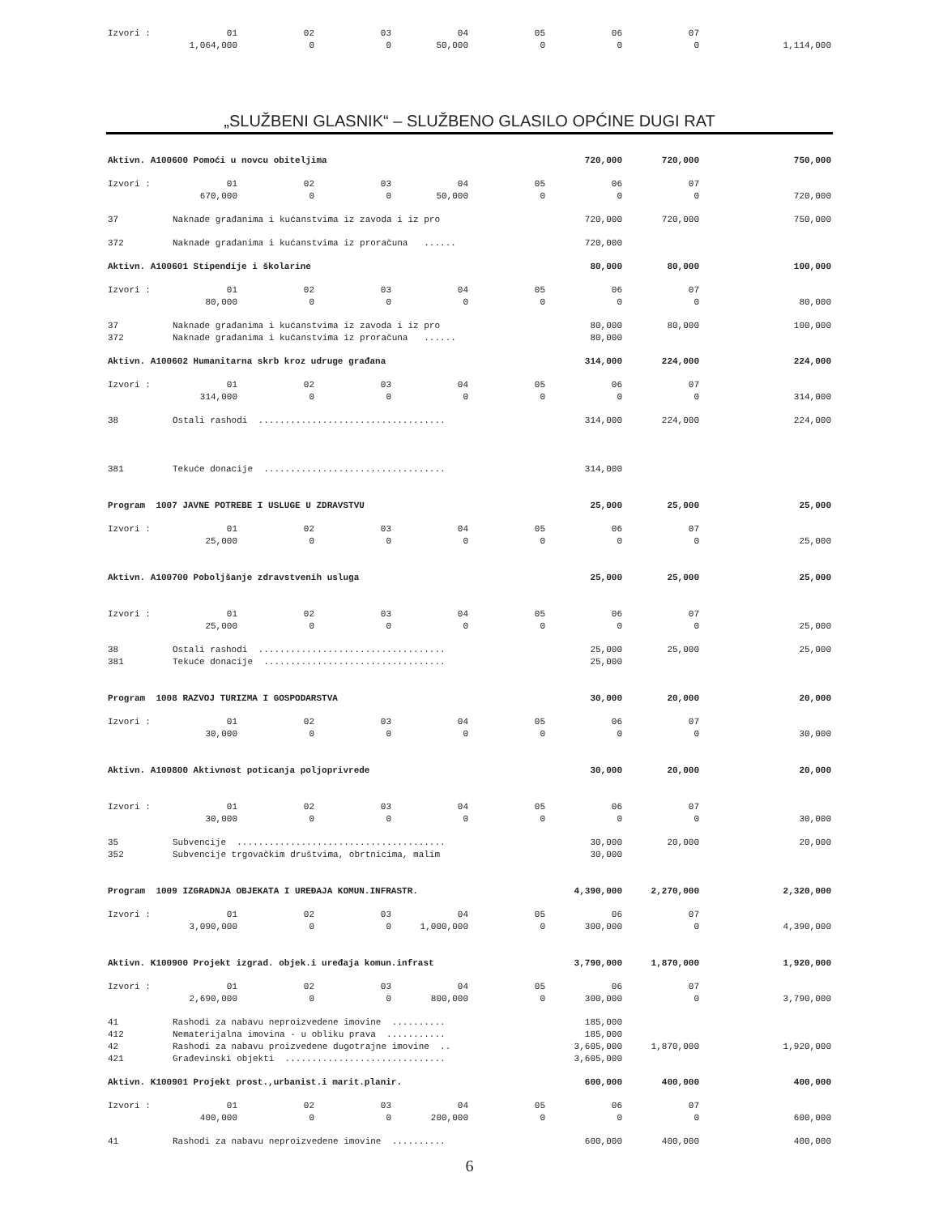| Izvori : | 01 | 02 | 03 | 04 | 05 | 06 | 07 | |
| | 1,064,000 | 0 | 0 | 50,000 | 0 | 0 | 0 | 1,114,000 |
„SLUŽBENI GLASNIK“ – SLUŽBENO GLASILO OPĆINE DUGI RAT
| Aktivn. A100600 Pomoći u novcu obiteljima | | | | | 720,000 | | 720,000 | 750,000 |
| Izvori : | 01 | 02 | 03 | 04 | 05 | 06 | 07 | |
| | 670,000 | 0 | 0 | 50,000 | 0 | 0 | 0 | 720,000 |
| 37 | Naknade građanima i kućanstvima iz zavoda i iz pro | | | | 720,000 | | 720,000 | 750,000 |
| 372 | Naknade građanima i kućanstvima iz proračuna ...... | | | | 720,000 | | | |
| Aktivn. A100601 Stipendije i školarine | | | | | 80,000 | | 80,000 | 100,000 |
| Izvori : | 01 | 02 | 03 | 04 | 05 | 06 | 07 | |
| | 80,000 | 0 | 0 | 0 | 0 | 0 | 0 | 80,000 |
| 37 | Naknade građanima i kućanstvima iz zavoda i iz pro | | | | 80,000 | | 80,000 | 100,000 |
| 372 | Naknade građanima i kućanstvima iz proračuna ...... | | | | 80,000 | | | |
| Aktivn. A100602 Humanitarna skrb kroz udruge građana | | | | | 314,000 | | 224,000 | 224,000 |
| Izvori : | 01 | 02 | 03 | 04 | 05 | 06 | 07 | |
| | 314,000 | 0 | 0 | 0 | 0 | 0 | 0 | 314,000 |
| 38 | Ostali rashodi ................................... | | | | 314,000 | | 224,000 | 224,000 |
| 381 | Tekuće donacije .................................. | | | | 314,000 | | | |
| Program 1007 JAVNE POTREBE I USLUGE U ZDRAVSTVU | | | | | 25,000 | | 25,000 | 25,000 |
| Izvori : | 01 | 02 | 03 | 04 | 05 | 06 | 07 | |
| | 25,000 | 0 | 0 | 0 | 0 | 0 | 0 | 25,000 |
| Aktivn. A100700 Poboljšanje zdravstvenih usluga | | | | | 25,000 | | 25,000 | 25,000 |
| Izvori : | 01 | 02 | 03 | 04 | 05 | 06 | 07 | |
| | 25,000 | 0 | 0 | 0 | 0 | 0 | 0 | 25,000 |
| 38 | Ostali rashodi ................................... | | | | 25,000 | | 25,000 | 25,000 |
| 381 | Tekuće donacije .................................. | | | | 25,000 | | | |
| Program 1008 RAZVOJ TURIZMA I GOSPODARSTVA | | | | | 30,000 | | 20,000 | 20,000 |
| Izvori : | 01 | 02 | 03 | 04 | 05 | 06 | 07 | |
| | 30,000 | 0 | 0 | 0 | 0 | 0 | 0 | 30,000 |
| Aktivn. A100800 Aktivnost poticanja poljoprivrede | | | | | 30,000 | | 20,000 | 20,000 |
| Izvori : | 01 | 02 | 03 | 04 | 05 | 06 | 07 | |
| | 30,000 | 0 | 0 | 0 | 0 | 0 | 0 | 30,000 |
| 35 | Subvencije ....................................... | | | | 30,000 | | 20,000 | 20,000 |
| 352 | Subvencije trgovačkim društvima, obrtnicima, malim | | | | 30,000 | | | |
| Program 1009 IZGRADNJA OBJEKATA I UREĐAJA KOMUN.INFRASTR. | | | | | 4,390,000 | | 2,270,000 | 2,320,000 |
| Izvori : | 01 | 02 | 03 | 04 | 05 | 06 | 07 | |
| | 3,090,000 | 0 | 0 | 1,000,000 | 0 | 300,000 | 0 | 4,390,000 |
| Aktivn. K100900 Projekt izgrad. objek.i uređaja komun.infrast | | | | | 3,790,000 | | 1,870,000 | 1,920,000 |
| Izvori : | 01 | 02 | 03 | 04 | 05 | 06 | 07 | |
| | 2,690,000 | 0 | 0 | 800,000 | 0 | 300,000 | 0 | 3,790,000 |
| 41 | Rashodi za nabavu neproizvedene imovine .......... | | | | 185,000 | | | |
| 412 | Nematerijalna imovina - u obliku prava ........... | | | | 185,000 | | | |
| 42 | Rashodi za nabavu proizvedene dugotrajne imovine .. | | | | 3,605,000 | | 1,870,000 | 1,920,000 |
| 421 | Građevinski objekti .............................. | | | | 3,605,000 | | | |
| Aktivn. K100901 Projekt prost.,urbanist.i marit.planir. | | | | | 600,000 | | 400,000 | 400,000 |
| Izvori : | 01 | 02 | 03 | 04 | 05 | 06 | 07 | |
| | 400,000 | 0 | 0 | 200,000 | 0 | 0 | 0 | 600,000 |
| 41 | Rashodi za nabavu neproizvedene imovine .......... | | | | 600,000 | | 400,000 | 400,000 |
6